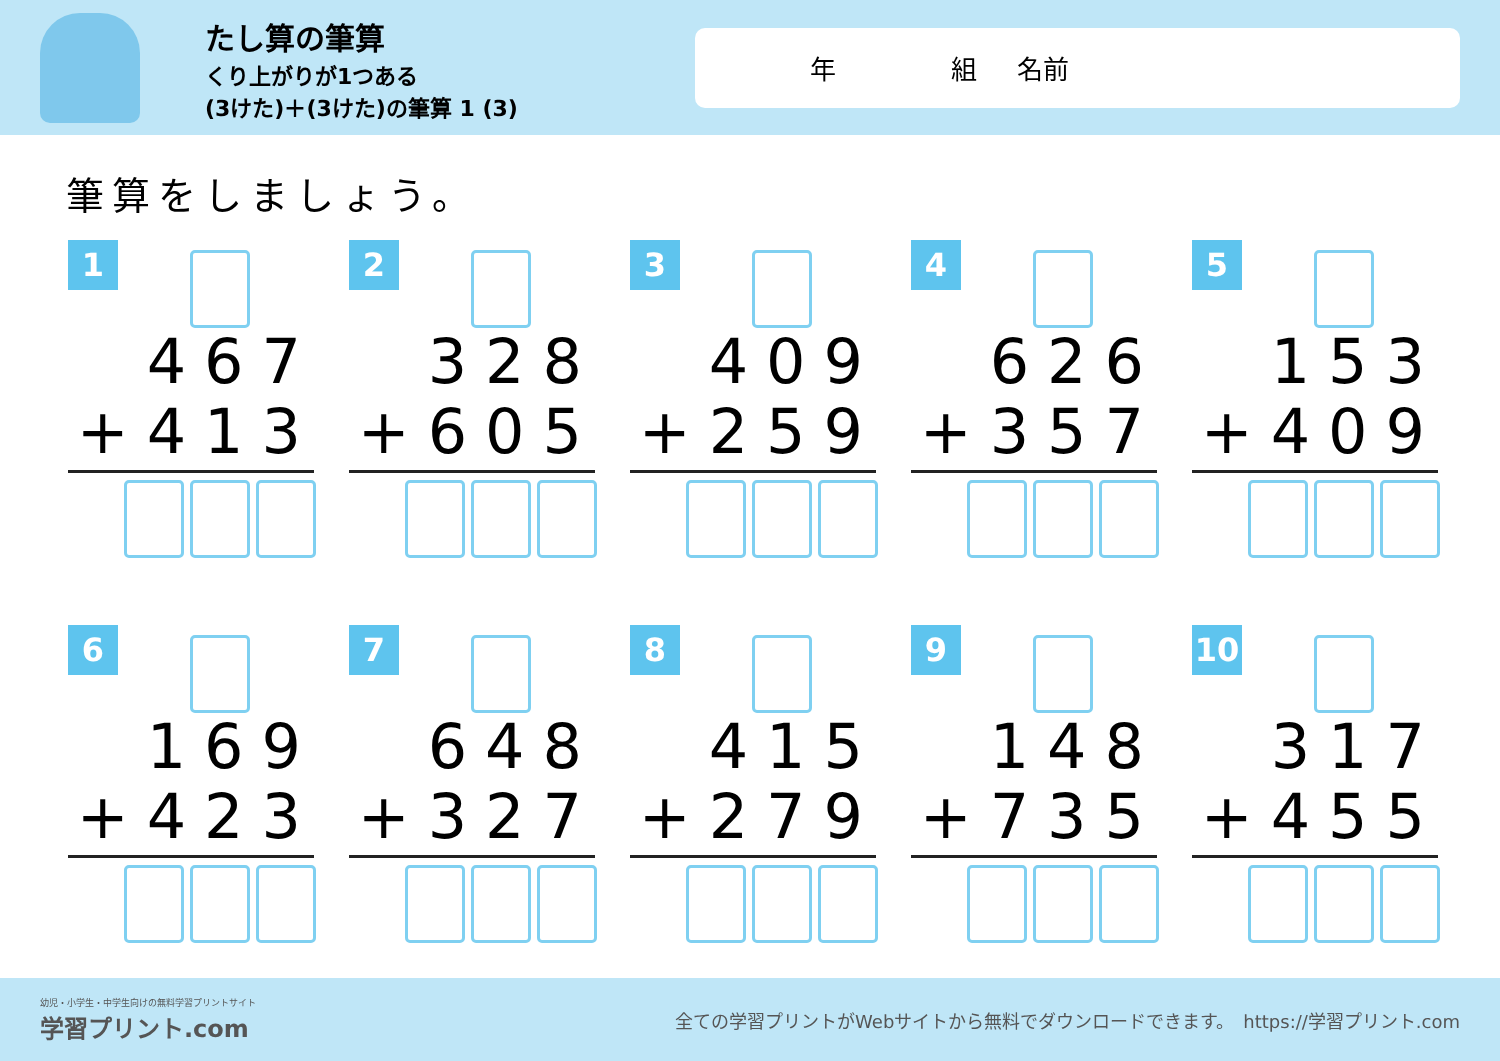たし算の筆算
くり上がりが1つある
(3けた)＋(3けた)の筆算 1 (3)
年 組 名前
筆算をしましょう。
1
467
+413
2
328
+605
3
409
+259
4
626
+357
5
153
+409
6
169
+423
7
648
+327
8
415
+279
9
148
+735
10
317
+455
幼児・小学生・中学生向けの無料学習プリントサイト
学習プリント.com
全ての学習プリントがWebサイトから無料でダウンロードできます。　https://学習プリント.com